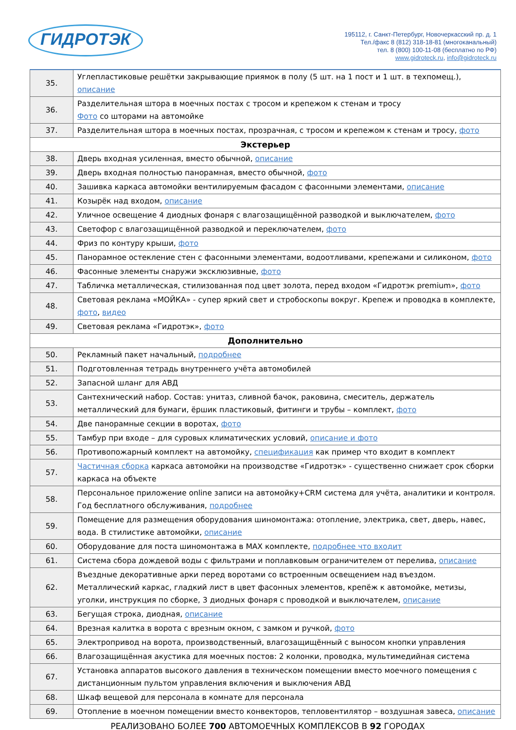ГИДРОТЭК
195112, г. Санкт-Петербург, Новочеркасский пр. д. 1
Тел./факс 8 (812) 318-18-81 (многоканальный)
тел. 8 (800) 100-11-08 (бесплатно по РФ)
www.gidroteck.ru, info@gidroteck.ru
| 35. | Углепластиковые решётки закрывающие приямок в полу (5 шт. на 1 пост и 1 шт. в техпомещ.), описание |
| 36. | Разделительная штора в моечных постах с тросом и крепежом к стенам и тросу Фото со шторами на автомойке |
| 37. | Разделительная штора в моечных постах, прозрачная, с тросом и крепежом к стенам и тросу, фото |
| Экстерьер | |
| 38. | Дверь входная усиленная, вместо обычной, описание |
| 39. | Дверь входная полностью панорамная, вместо обычной, фото |
| 40. | Зашивка каркаса автомойки вентилируемым фасадом с фасонными элементами, описание |
| 41. | Козырёк над входом, описание |
| 42. | Уличное освещение 4 диодных фонаря с влагозащищённой разводкой и выключателем, фото |
| 43. | Светофор с влагозащищённой разводкой и переключателем, фото |
| 44. | Фриз по контуру крыши, фото |
| 45. | Панорамное остекление стен с фасонными элементами, водоотливами, крепежами и силиконом, фото |
| 46. | Фасонные элементы снаружи эксклюзивные, фото |
| 47. | Табличка металлическая, стилизованная под цвет золота, перед входом «Гидротэк premium», фото |
| 48. | Световая реклама «МОЙКА» - супер яркий свет и стробоскопы вокруг. Крепеж и проводка в комплекте, фото , видео |
| 49. | Световая реклама «Гидротэк», фото |
| Дополнительно | |
| 50. | Рекламный пакет начальный, подробнее |
| 51. | Подготовленная тетрадь внутреннего учёта автомобилей |
| 52. | Запасной шланг для АВД |
| 53. | Сантехнический набор. Состав: унитаз, сливной бачок, раковина, смеситель, держатель металлический для бумаги, ёршик пластиковый, фитинги и трубы – комплект, фото |
| 54. | Две панорамные секции в воротах, фото |
| 55. | Тамбур при входе – для суровых климатических условий, описание и фото |
| 56. | Противопожарный комплект на автомойку, спецификация как пример что входит в комплект |
| 57. | Частичная сборка каркаса автомойки на производстве «Гидротэк» - существенно снижает срок сборки каркаса на объекте |
| 58. | Персональное приложение online записи на автомойку+CRM система для учёта, аналитики и контроля. Год бесплатного обслуживания, подробнее |
| 59. | Помещение для размещения оборудования шиномонтажа: отопление, электрика, свет, дверь, навес, вода. В стилистике автомойки, описание |
| 60. | Оборудование для поста шиномонтажа в MAX комплекте, подробнее что входит |
| 61. | Система сбора дождевой воды с фильтрами и поплавковым ограничителем от перелива, описание |
| 62. | Въездные декоративные арки перед воротами со встроенным освещением над въездом. Металлический каркас, гладкий лист в цвет фасонных элементов, крепёж к автомойке, метизы, уголки, инструкция по сборке, 3 диодных фонаря с проводкой и выключателем, описание |
| 63. | Бегущая строка, диодная, описание |
| 64. | Врезная калитка в ворота с врезным окном, с замком и ручкой, фото |
| 65. | Электропривод на ворота, производственный, влагозащищённый с выносом кнопки управления |
| 66. | Влагозащищённая акустика для моечных постов: 2 колонки, проводка, мультимедийная система |
| 67. | Установка аппаратов высокого давления в техническом помещении вместо моечного помещения с дистанционным пультом управления включения и выключения АВД |
| 68. | Шкаф вещевой для персонала в комнате для персонала |
| 69. | Отопление в моечном помещении вместо конвекторов, тепловентилятор – воздушная завеса, описание |
РЕАЛИЗОВАНО БОЛЕЕ 700 АВТОМОЕЧНЫХ КОМПЛЕКСОВ В 92 ГОРОДАХ